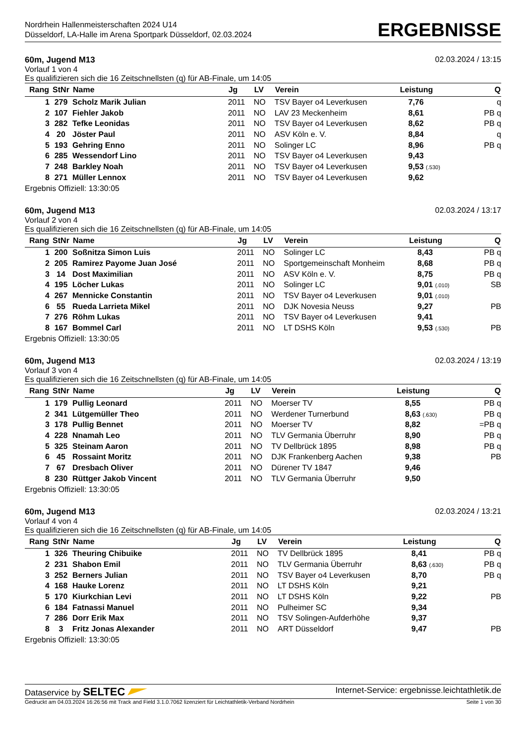Nordrhein Hallenmeisterschaften 2024 U14
Düsseldorf, LA-Halle im Arena Sportpark Düsseldorf, 02.03.2024
ERGEBNISSE
60m, Jugend M13 02.03.2024 / 13:15
Vorlauf 1 von 4
Es qualifizieren sich die 16 Zeitschnellsten (q) für AB-Finale, um 14:05
| Rang | StNr | Name | Jg | LV | Verein | Leistung | Q |
| --- | --- | --- | --- | --- | --- | --- | --- |
| 1 | 279 | Scholz Marik Julian | 2011 | NO | TSV Bayer o4 Leverkusen | 7,76 | q |
| 2 | 107 | Fiehler Jakob | 2011 | NO | LAV 23 Meckenheim | 8,61 | PB q |
| 3 | 282 | Tefke Leonidas | 2011 | NO | TSV Bayer o4 Leverkusen | 8,62 | PB q |
| 4 | 20 | Jöster Paul | 2011 | NO | ASV Köln e. V. | 8,84 | q |
| 5 | 193 | Gehring Enno | 2011 | NO | Solinger LC | 8,96 | PB q |
| 6 | 285 | Wessendorf Lino | 2011 | NO | TSV Bayer o4 Leverkusen | 9,43 | |
| 7 | 248 | Barkley Noah | 2011 | NO | TSV Bayer o4 Leverkusen | 9,53 (.530) | |
| 8 | 271 | Müller Lennox | 2011 | NO | TSV Bayer o4 Leverkusen | 9,62 | |
Ergebnis Offiziell: 13:30:05
60m, Jugend M13 02.03.2024 / 13:17
Vorlauf 2 von 4
Es qualifizieren sich die 16 Zeitschnellsten (q) für AB-Finale, um 14:05
| Rang | StNr | Name | Jg | LV | Verein | Leistung | Q |
| --- | --- | --- | --- | --- | --- | --- | --- |
| 1 | 200 | Soßnitza Simon Luis | 2011 | NO | Solinger LC | 8,43 | PB q |
| 2 | 205 | Ramirez Payome Juan José | 2011 | NO | Sportgemeinschaft Monheim | 8,68 | PB q |
| 3 | 14 | Dost Maximilian | 2011 | NO | ASV Köln e. V. | 8,75 | PB q |
| 4 | 195 | Löcher Lukas | 2011 | NO | Solinger LC | 9,01 (.010) | SB |
| 4 | 267 | Mennicke Constantin | 2011 | NO | TSV Bayer o4 Leverkusen | 9,01 (.010) | |
| 6 | 55 | Rueda Larrieta Mikel | 2011 | NO | DJK Novesia Neuss | 9,27 | PB |
| 7 | 276 | Röhm Lukas | 2011 | NO | TSV Bayer o4 Leverkusen | 9,41 | |
| 8 | 167 | Bommel Carl | 2011 | NO | LT DSHS Köln | 9,53 (.530) | PB |
Ergebnis Offiziell: 13:30:05
60m, Jugend M13 02.03.2024 / 13:19
Vorlauf 3 von 4
Es qualifizieren sich die 16 Zeitschnellsten (q) für AB-Finale, um 14:05
| Rang | StNr | Name | Jg | LV | Verein | Leistung | Q |
| --- | --- | --- | --- | --- | --- | --- | --- |
| 1 | 179 | Pullig Leonard | 2011 | NO | Moerser TV | 8,55 | PB q |
| 2 | 341 | Lütgemüller Theo | 2011 | NO | Werdener Turnerbund | 8,63 (.630) | PB q |
| 3 | 178 | Pullig Bennet | 2011 | NO | Moerser TV | 8,82 | =PB q |
| 4 | 228 | Nnamah Leo | 2011 | NO | TLV Germania Überruhr | 8,90 | PB q |
| 5 | 325 | Steinam Aaron | 2011 | NO | TV Dellbrück 1895 | 8,98 | PB q |
| 6 | 45 | Rossaint Moritz | 2011 | NO | DJK Frankenberg Aachen | 9,38 | PB |
| 7 | 67 | Dresbach Oliver | 2011 | NO | Dürener TV 1847 | 9,46 | |
| 8 | 230 | Rüttger Jakob Vincent | 2011 | NO | TLV Germania Überruhr | 9,50 | |
Ergebnis Offiziell: 13:30:05
60m, Jugend M13 02.03.2024 / 13:21
Vorlauf 4 von 4
Es qualifizieren sich die 16 Zeitschnellsten (q) für AB-Finale, um 14:05
| Rang | StNr | Name | Jg | LV | Verein | Leistung | Q |
| --- | --- | --- | --- | --- | --- | --- | --- |
| 1 | 326 | Theuring Chibuike | 2011 | NO | TV Dellbrück 1895 | 8,41 | PB q |
| 2 | 231 | Shabon Emil | 2011 | NO | TLV Germania Überruhr | 8,63 (.630) | PB q |
| 3 | 252 | Berners Julian | 2011 | NO | TSV Bayer o4 Leverkusen | 8,70 | PB q |
| 4 | 168 | Hauke Lorenz | 2011 | NO | LT DSHS Köln | 9,21 | |
| 5 | 170 | Kiurkchian Levi | 2011 | NO | LT DSHS Köln | 9,22 | PB |
| 6 | 184 | Fatnassi Manuel | 2011 | NO | Pulheimer SC | 9,34 | |
| 7 | 286 | Dorr Erik Max | 2011 | NO | TSV Solingen-Aufderhöhe | 9,37 | |
| 8 | 3 | Fritz Jonas Alexander | 2011 | NO | ART Düsseldorf | 9,47 | PB |
Ergebnis Offiziell: 13:30:05
Dataservice by SELTEC Internet-Service: ergebnisse.leichtathletik.de
Gedruckt am 04.03.2024 16:26:56 mit Track and Field 3.1.0.7062 lizenziert für Leichtathletik-Verband Nordrhein Seite 1 von 30